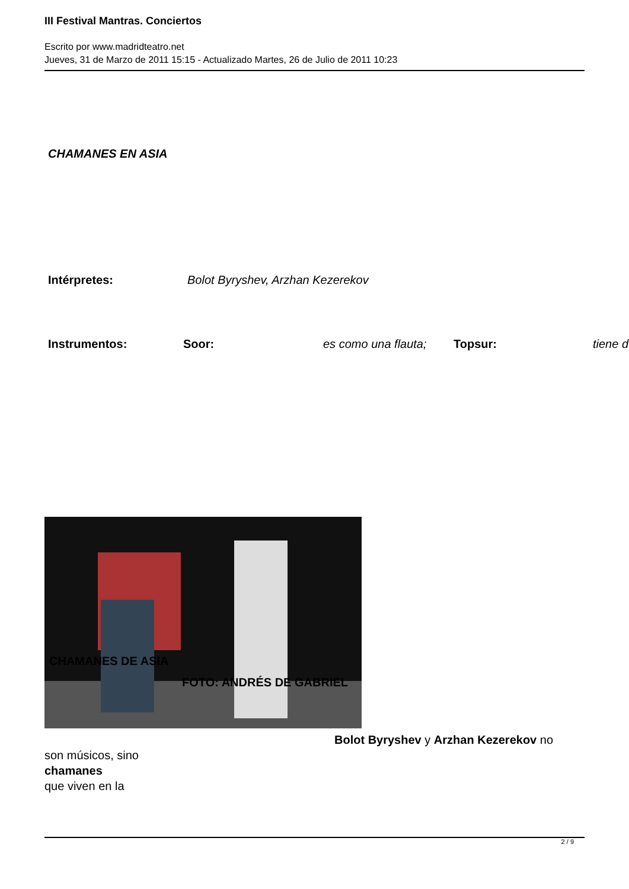III Festival Mantras. Conciertos
Escrito por www.madridteatro.net
Jueves, 31 de Marzo de 2011 15:15 - Actualizado Martes, 26 de Julio de 2011 10:23
CHAMANES EN ASIA
Intérpretes: Bolot Byryshev, Arzhan Kezerekov
Instrumentos: Soor: es como una flauta; Topsur: tiene d
CHAMANES DE ASIA
FOTO: ANDRÉS DE GABRIEL
Bolot Byryshev y Arzhan Kezerekov no
son músicos, sino
chamanes
que viven en la
2 / 9